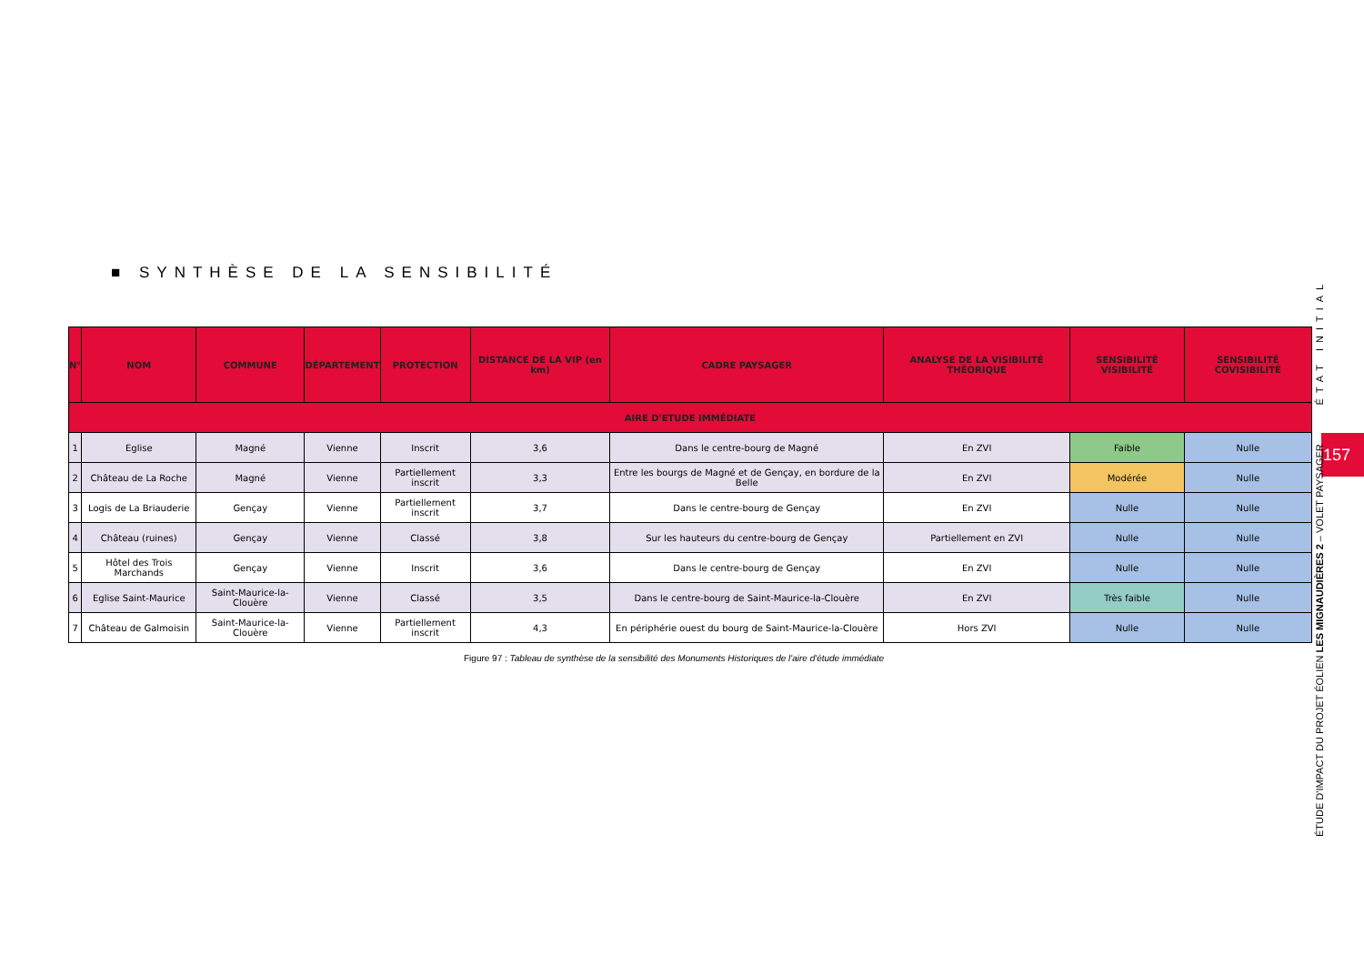■ SYNTHÈSE DE LA SENSIBILITÉ
| N° | NOM | COMMUNE | DÉPARTEMENT | PROTECTION | DISTANCE DE LA VIP (en km) | CADRE PAYSAGER | ANALYSE DE LA VISIBILITÉ THÉORIQUE | SENSIBILITÉ VISIBILITÉ | SENSIBILITÉ COVISIBILITÉ |
| --- | --- | --- | --- | --- | --- | --- | --- | --- | --- |
| AIRE D'ETUDE IMMÉDIATE | | | | | | | | | |
| 1 | Eglise | Magné | Vienne | Inscrit | 3,6 | Dans le centre-bourg de Magné | En ZVI | Faible | Nulle |
| 2 | Château de La Roche | Magné | Vienne | Partiellement inscrit | 3,3 | Entre les bourgs de Magné et de Gençay, en bordure de la Belle | En ZVI | Modérée | Nulle |
| 3 | Logis de La Briauderie | Gençay | Vienne | Partiellement inscrit | 3,7 | Dans le centre-bourg de Gençay | En ZVI | Nulle | Nulle |
| 4 | Château (ruines) | Gençay | Vienne | Classé | 3,8 | Sur les hauteurs du centre-bourg de Gençay | Partiellement en ZVI | Nulle | Nulle |
| 5 | Hôtel des Trois Marchands | Gençay | Vienne | Inscrit | 3,6 | Dans le centre-bourg de Gençay | En ZVI | Nulle | Nulle |
| 6 | Eglise Saint-Maurice | Saint-Maurice-la-Clouère | Vienne | Classé | 3,5 | Dans le centre-bourg de Saint-Maurice-la-Clouère | En ZVI | Très faible | Nulle |
| 7 | Château de Galmoisin | Saint-Maurice-la-Clouère | Vienne | Partiellement inscrit | 4,3 | En périphérie ouest du bourg de Saint-Maurice-la-Clouère | Hors ZVI | Nulle | Nulle |
Figure 97 : Tableau de synthèse de la sensibilité des Monuments Historiques de l'aire d'étude immédiate
157
ÉTUDE D'IMPACT DU PROJET ÉOLIEN LES MIGNAUDIÈRES 2 – VOLET PAYSAGER ÉTAT INITIAL